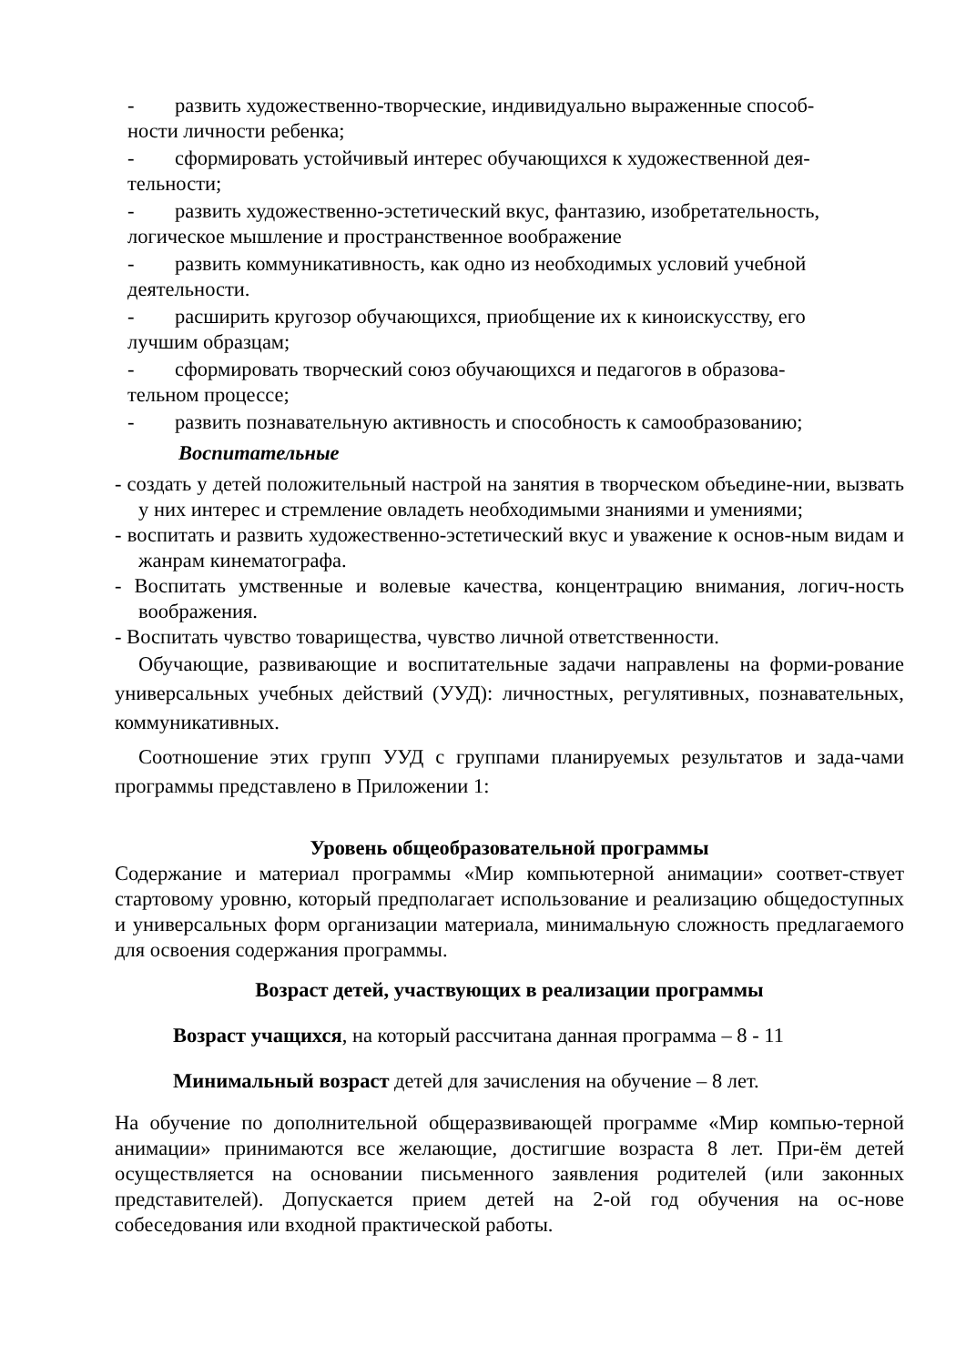- развить художественно-творческие, индивидуально выраженные способ-
ности личности ребенка;
- сформировать устойчивый интерес обучающихся к художественной дея-
тельности;
- развить художественно-эстетический вкус, фантазию, изобретательность,
логическое мышление и пространственное воображение
- развить коммуникативность, как одно из необходимых условий учебной
деятельности.
- расширить кругозор обучающихся, приобщение их к киноискусству, его
лучшим образцам;
- сформировать творческий союз обучающихся и педагогов в образова-
тельном процессе;
- развить познавательную активность и способность к самообразованию;
Воспитательные
- создать у детей положительный настрой на занятия в творческом объедине-нии, вызвать у них интерес и стремление овладеть необходимыми знаниями и умениями;
- воспитать и развить художественно-эстетический вкус и уважение к основ-ным видам и жанрам кинематографа.
- Воспитать умственные и волевые качества, концентрацию внимания, логич-ность воображения.
- Воспитать чувство товарищества, чувство личной ответственности.
Обучающие, развивающие и воспитательные задачи направлены на форми-рование универсальных учебных действий (УУД): личностных, регулятивных, познавательных, коммуникативных.
Соотношение этих групп УУД с группами планируемых результатов и зада-чами программы представлено в Приложении 1:
Уровень общеобразовательной программы
Содержание и материал программы «Мир компьютерной анимации» соответ-ствует стартовому уровню, который предполагает использование и реализацию общедоступных и универсальных форм организации материала, минимальную сложность предлагаемого для освоения содержания программы.
Возраст детей, участвующих в реализации программы
Возраст учащихся, на который рассчитана данная программа – 8 - 11
Минимальный возраст детей для зачисления на обучение – 8 лет.
На обучение по дополнительной общеразвивающей программе «Мир компью-терной анимации» принимаются все желающие, достигшие возраста 8 лет. При-ём детей осуществляется на основании письменного заявления родителей (или законных представителей). Допускается прием детей на 2-ой год обучения на ос-нове собеседования или входной практической работы.